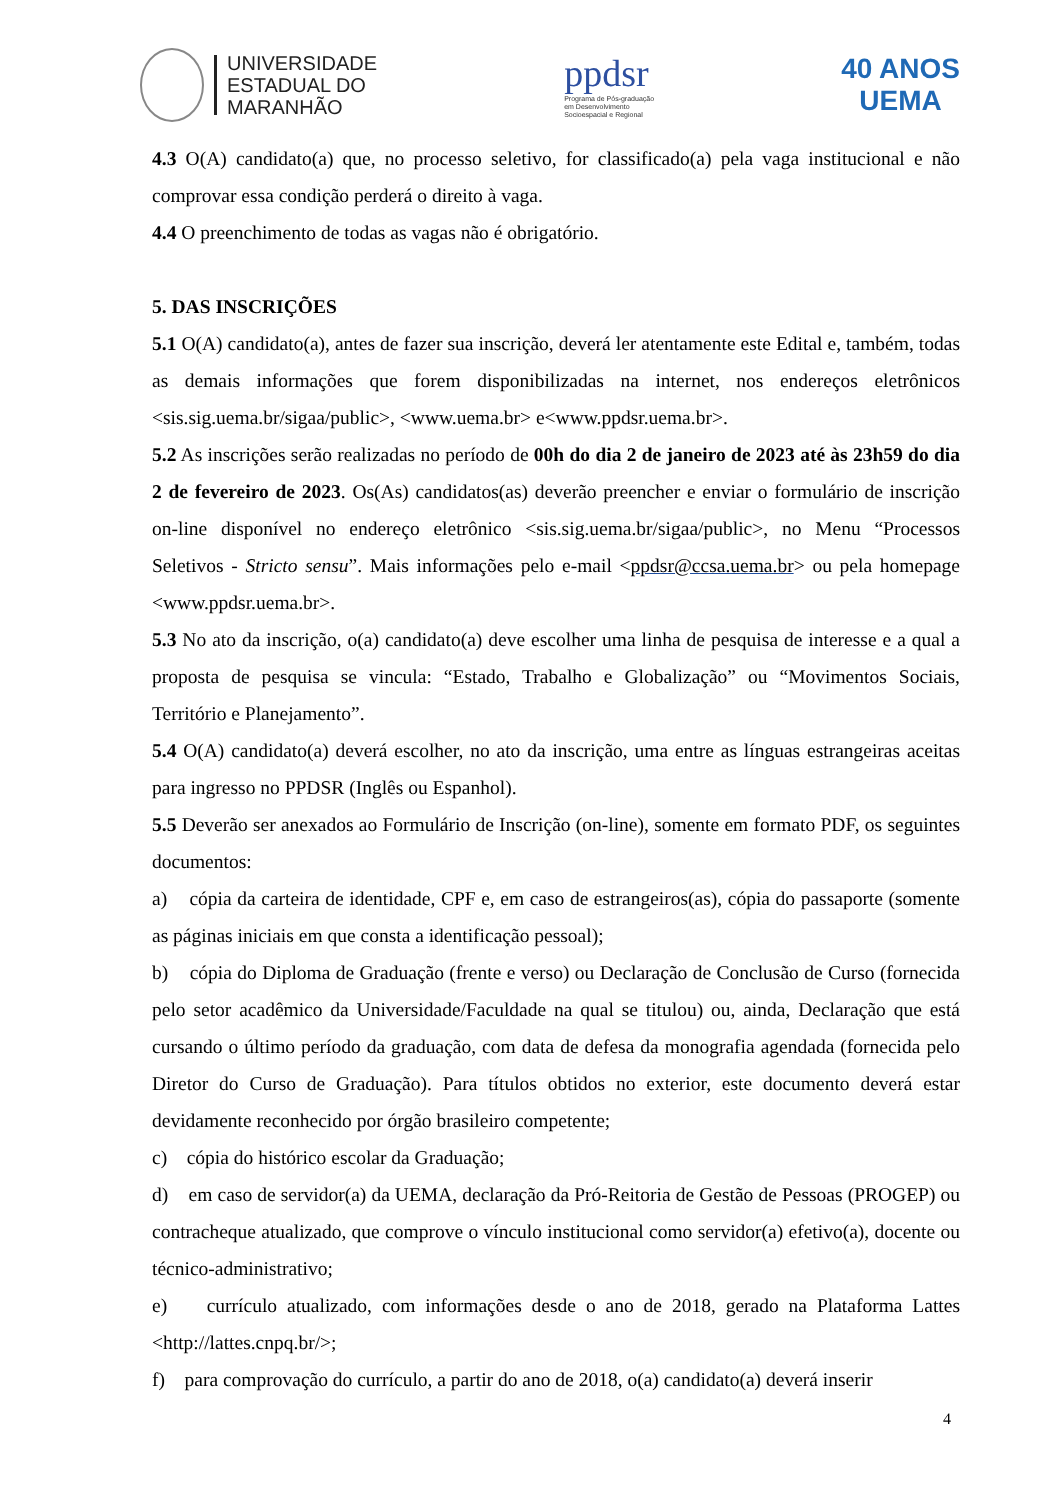UNIVERSIDADE
ESTADUAL DO
MARANHÃO
ppdsr
Programa de Pós-graduação
em Desenvolvimento
Socioespacial e Regional
40 ANOS
UEMA
4.3 O(A) candidato(a) que, no processo seletivo, for classificado(a) pela vaga institucional e não comprovar essa condição perderá o direito à vaga.
4.4 O preenchimento de todas as vagas não é obrigatório.
5. DAS INSCRIÇÕES
5.1 O(A) candidato(a), antes de fazer sua inscrição, deverá ler atentamente este Edital e, também, todas as demais informações que forem disponibilizadas na internet, nos endereços eletrônicos <sis.sig.uema.br/sigaa/public>, <www.uema.br> e<www.ppdsr.uema.br>.
5.2 As inscrições serão realizadas no período de 00h do dia 2 de janeiro de 2023 até às 23h59 do dia 2 de fevereiro de 2023. Os(As) candidatos(as) deverão preencher e enviar o formulário de inscrição on-line disponível no endereço eletrônico <sis.sig.uema.br/sigaa/public>, no Menu “Processos Seletivos - Stricto sensu”. Mais informações pelo e-mail <ppdsr@ccsa.uema.br> ou pela homepage <www.ppdsr.uema.br>.
5.3 No ato da inscrição, o(a) candidato(a) deve escolher uma linha de pesquisa de interesse e a qual a proposta de pesquisa se vincula: “Estado, Trabalho e Globalização” ou “Movimentos Sociais, Território e Planejamento”.
5.4 O(A) candidato(a) deverá escolher, no ato da inscrição, uma entre as línguas estrangeiras aceitas para ingresso no PPDSR (Inglês ou Espanhol).
5.5 Deverão ser anexados ao Formulário de Inscrição (on-line), somente em formato PDF, os seguintes documentos:
a) cópia da carteira de identidade, CPF e, em caso de estrangeiros(as), cópia do passaporte (somente as páginas iniciais em que consta a identificação pessoal);
b) cópia do Diploma de Graduação (frente e verso) ou Declaração de Conclusão de Curso (fornecida pelo setor acadêmico da Universidade/Faculdade na qual se titulou) ou, ainda, Declaração que está cursando o último período da graduação, com data de defesa da monografia agendada (fornecida pelo Diretor do Curso de Graduação). Para títulos obtidos no exterior, este documento deverá estar devidamente reconhecido por órgão brasileiro competente;
c) cópia do histórico escolar da Graduação;
d) em caso de servidor(a) da UEMA, declaração da Pró-Reitoria de Gestão de Pessoas (PROGEP) ou contracheque atualizado, que comprove o vínculo institucional como servidor(a) efetivo(a), docente ou técnico-administrativo;
e) currículo atualizado, com informações desde o ano de 2018, gerado na Plataforma Lattes <http://lattes.cnpq.br/>;
f) para comprovação do currículo, a partir do ano de 2018, o(a) candidato(a) deverá inserir
4